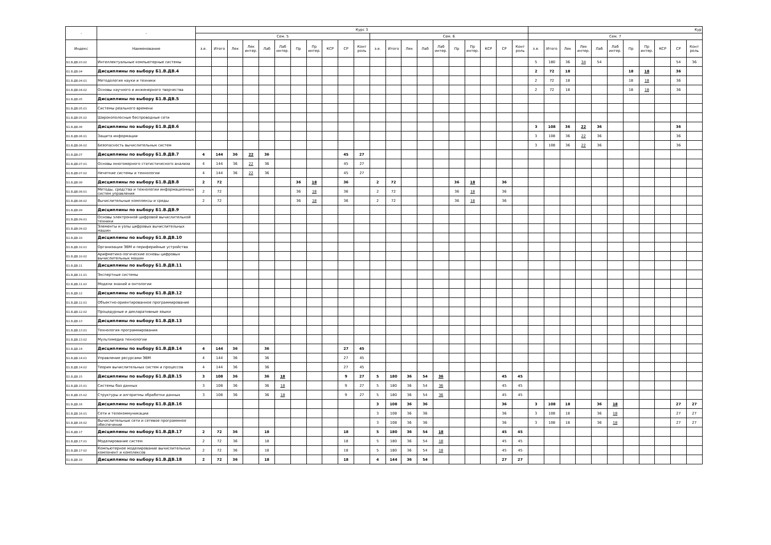| - | - | Курс 3 | | | | | | | | | | | | | | | | | | | | | Кур | | | | | | | | | | |
| --- | --- | --- | --- | --- | --- | --- | --- | --- | --- | --- | --- | --- | --- | --- | --- | --- | --- | --- | --- | --- | --- | --- | --- | --- | --- | --- | --- | --- | --- | --- | --- | --- | --- |
| | | Сем. 5 | | | | | | | | | | | Сем. 6 | | | | | | | | | | Сем. 7 | | | | | | | | | | |
| Индекс | Наименование | з.е. | Итого | Лек | Лек интер. | Лаб | Лаб интер. | Пр | Пр интер. | КСР | СР | Конт роль | з.е. | Итого | Лек | Лаб | Лаб интер. | Пр | Пр интер. | КСР | СР | Конт роль | з.е. | Итого | Лек | Лек интер. | Лаб | Лаб интер. | Пр | Пр интер. | КСР | СР | Конт роль |
| Б1.В.ДВ.03.02 | Интеллектуальные компьютерные системы | | | | | | | | | | | | | | | | | | | | | | 5 | 180 | 36 | 34 | 54 | | | | | 54 | 36 |
| Б1.В.ДВ.04 | Дисциплины по выбору Б1.В.ДВ.4 | | | | | | | | | | | | | | | | | | | | | | 2 | 72 | 18 | | | | 18 | 18 | | 36 | |
| Б1.В.ДВ.04.01 | Методология науки и техники | | | | | | | | | | | | | | | | | | | | | | 2 | 72 | 18 | | | | 18 | 18 | | 36 | |
| Б1.В.ДВ.04.02 | Основы научного и инженерного творчества | | | | | | | | | | | | | | | | | | | | | | 2 | 72 | 18 | | | | 18 | 18 | | 36 | |
| Б1.В.ДВ.05 | Дисциплины по выбору Б1.В.ДВ.5 | | | | | | | | | | | | | | | | | | | | | | | | | | | | | | | | |
| Б1.В.ДВ.05.01 | Системы реального времени | | | | | | | | | | | | | | | | | | | | | | | | | | | | | | | | |
| Б1.В.ДВ.05.02 | Широкополосные беспроводные сети | | | | | | | | | | | | | | | | | | | | | | | | | | | | | | | | |
| Б1.В.ДВ.06 | Дисциплины по выбору Б1.В.ДВ.6 | | | | | | | | | | | | | | | | | | | | | | 3 | 108 | 36 | 22 | 36 | | | | | 36 | |
| Б1.В.ДВ.06.01 | Защита информации | | | | | | | | | | | | | | | | | | | | | | 3 | 108 | 36 | 22 | 36 | | | | | 36 | |
| Б1.В.ДВ.06.02 | Безопасность вычислительных систем | | | | | | | | | | | | | | | | | | | | | | 3 | 108 | 36 | 22 | 36 | | | | | 36 | |
| Б1.В.ДВ.07 | Дисциплины по выбору Б1.В.ДВ.7 | 4 | 144 | 36 | 22 | 36 | | | | | 45 | 27 | | | | | | | | | | | | | | | | | | | | | |
| Б1.В.ДВ.07.01 | Основы многомерного статистического анализа | 4 | 144 | 36 | 22 | 36 | | | | | 45 | 27 | | | | | | | | | | | | | | | | | | | | | |
| Б1.В.ДВ.07.02 | Нечеткие системы и технологии | 4 | 144 | 36 | 22 | 36 | | | | | 45 | 27 | | | | | | | | | | | | | | | | | | | | | |
| Б1.В.ДВ.08 | Дисциплины по выбору Б1.В.ДВ.8 | 2 | 72 | | | | | 36 | 18 | | 36 | | 2 | 72 | | | | 36 | 18 | | 36 | | | | | | | | | | | | |
| Б1.В.ДВ.08.01 | Методы, средства и технологии информационных систем управления | 2 | 72 | | | | | 36 | 18 | | 36 | | 2 | 72 | | | | 36 | 18 | | 36 | | | | | | | | | | | | |
| Б1.В.ДВ.08.02 | Вычислительные комплексы и среды | 2 | 72 | | | | | 36 | 18 | | 36 | | 2 | 72 | | | | 36 | 18 | | 36 | | | | | | | | | | | | |
| Б1.В.ДВ.09 | Дисциплины по выбору Б1.В.ДВ.9 | | | | | | | | | | | | | | | | | | | | | | | | | | | | | | | | |
| Б1.В.ДВ.09.01 | Основы электронной цифровой вычислительной техники | | | | | | | | | | | | | | | | | | | | | | | | | | | | | | | | |
| Б1.В.ДВ.09.02 | Элементы и узлы цифровых вычислительных машин | | | | | | | | | | | | | | | | | | | | | | | | | | | | | | | | |
| Б1.В.ДВ.10 | Дисциплины по выбору Б1.В.ДВ.10 | | | | | | | | | | | | | | | | | | | | | | | | | | | | | | | | |
| Б1.В.ДВ.10.01 | Организация ЭВМ и периферийные устройства | | | | | | | | | | | | | | | | | | | | | | | | | | | | | | | | |
| Б1.В.ДВ.10.02 | Арифметико-логические основы цифровых вычислительных машин | | | | | | | | | | | | | | | | | | | | | | | | | | | | | | | | |
| Б1.В.ДВ.11 | Дисциплины по выбору Б1.В.ДВ.11 | | | | | | | | | | | | | | | | | | | | | | | | | | | | | | | | |
| Б1.В.ДВ.11.01 | Экспертные системы | | | | | | | | | | | | | | | | | | | | | | | | | | | | | | | | |
| Б1.В.ДВ.11.02 | Модели знаний и онтологии | | | | | | | | | | | | | | | | | | | | | | | | | | | | | | | | |
| Б1.В.ДВ.12 | Дисциплины по выбору Б1.В.ДВ.12 | | | | | | | | | | | | | | | | | | | | | | | | | | | | | | | | |
| Б1.В.ДВ.12.01 | Объектно-ориентированное программирование | | | | | | | | | | | | | | | | | | | | | | | | | | | | | | | | |
| Б1.В.ДВ.12.02 | Процедурные и декларативные языки | | | | | | | | | | | | | | | | | | | | | | | | | | | | | | | | |
| Б1.В.ДВ.13 | Дисциплины по выбору Б1.В.ДВ.13 | | | | | | | | | | | | | | | | | | | | | | | | | | | | | | | | |
| Б1.В.ДВ.13.01 | Технология программирования | | | | | | | | | | | | | | | | | | | | | | | | | | | | | | | | |
| Б1.В.ДВ.13.02 | Мультимедиа технологии | | | | | | | | | | | | | | | | | | | | | | | | | | | | | | | | |
| Б1.В.ДВ.14 | Дисциплины по выбору Б1.В.ДВ.14 | 4 | 144 | 36 | | 36 | | | | | 27 | 45 | | | | | | | | | | | | | | | | | | | | | |
| Б1.В.ДВ.14.01 | Управление ресурсами ЭВМ | 4 | 144 | 36 | | 36 | | | | | 27 | 45 | | | | | | | | | | | | | | | | | | | | | |
| Б1.В.ДВ.14.02 | Теория вычислительных систем и процессов | 4 | 144 | 36 | | 36 | | | | | 27 | 45 | | | | | | | | | | | | | | | | | | | | | |
| Б1.В.ДВ.15 | Дисциплины по выбору Б1.В.ДВ.15 | 3 | 108 | 36 | | 36 | 18 | | | | 9 | 27 | 5 | 180 | 36 | 54 | 36 | | | | 45 | 45 | | | | | | | | | | | |
| Б1.В.ДВ.15.01 | Системы баз данных | 3 | 108 | 36 | | 36 | 18 | | | | 9 | 27 | 5 | 180 | 36 | 54 | 36 | | | | 45 | 45 | | | | | | | | | | | |
| Б1.В.ДВ.15.02 | Структуры и алгоритмы обработки данных | 3 | 108 | 36 | | 36 | 18 | | | | 9 | 27 | 5 | 180 | 36 | 54 | 36 | | | | 45 | 45 | | | | | | | | | | | |
| Б1.В.ДВ.16 | Дисциплины по выбору Б1.В.ДВ.16 | | | | | | | | | | | | 3 | 108 | 36 | 36 | | | | | 36 | | 3 | 108 | 18 | | 36 | 18 | | | | 27 | 27 |
| Б1.В.ДВ.16.01 | Сети и телекоммуникации | | | | | | | | | | | | 3 | 108 | 36 | 36 | | | | | 36 | | 3 | 108 | 18 | | 36 | 18 | | | | 27 | 27 |
| Б1.В.ДВ.16.02 | Вычислительные сети и сетевое программное обеспечение | | | | | | | | | | | | 3 | 108 | 36 | 36 | | | | | 36 | | 3 | 108 | 18 | | 36 | 18 | | | | 27 | 27 |
| Б1.В.ДВ.17 | Дисциплины по выбору Б1.В.ДВ.17 | 2 | 72 | 36 | | 18 | | | | | 18 | | 5 | 180 | 36 | 54 | 18 | | | | 45 | 45 | | | | | | | | | | | |
| Б1.В.ДВ.17.01 | Моделирование систем | 2 | 72 | 36 | | 18 | | | | | 18 | | 5 | 180 | 36 | 54 | 18 | | | | 45 | 45 | | | | | | | | | | | |
| Б1.В.ДВ.17.02 | Компьютерное моделирование вычислительных компонент и комплексов | 2 | 72 | 36 | | 18 | | | | | 18 | | 5 | 180 | 36 | 54 | 18 | | | | 45 | 45 | | | | | | | | | | | |
| Б1.В.ДВ.18 | Дисциплины по выбору Б1.В.ДВ.18 | 2 | 72 | 36 | | 18 | | | | | 18 | | 4 | 144 | 36 | 54 | | | | | 27 | 27 | | | | | | | | | | | |